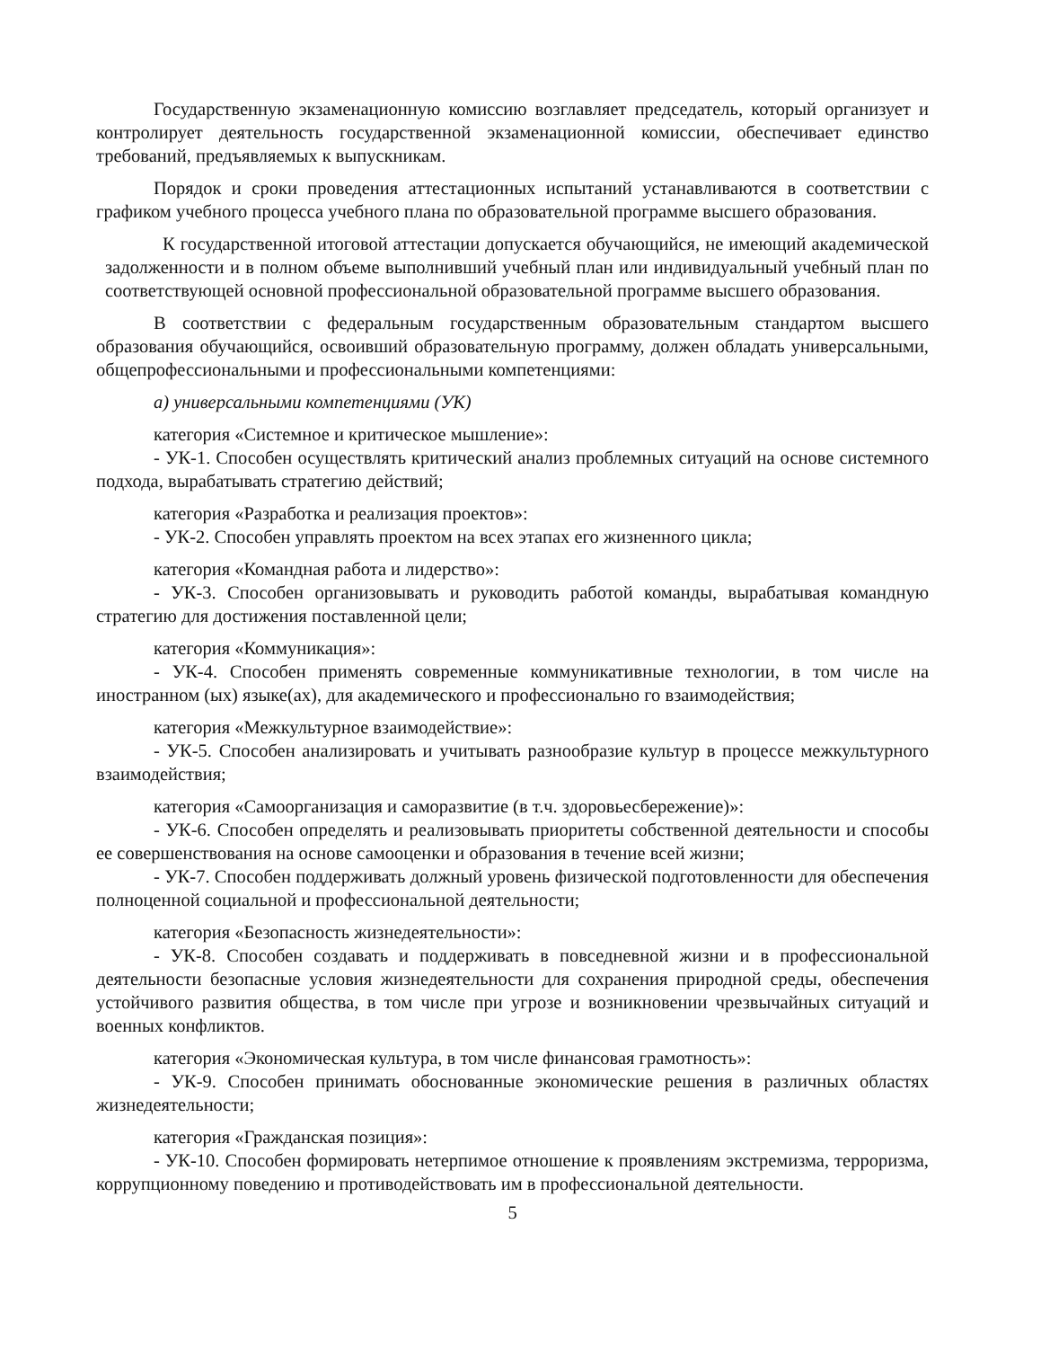Государственную экзаменационную комиссию возглавляет председатель, который организует и контролирует деятельность государственной экзаменационной комиссии, обеспечивает единство требований, предъявляемых к выпускникам.
Порядок и сроки проведения аттестационных испытаний устанавливаются в соответствии с графиком учебного процесса учебного плана по образовательной программе высшего образования.
К государственной итоговой аттестации допускается обучающийся, не имеющий академической задолженности и в полном объеме выполнивший учебный план или индивидуальный учебный план по соответствующей основной профессиональной образовательной программе высшего образования.
В соответствии с федеральным государственным образовательным стандартом высшего образования обучающийся, освоивший образовательную программу, должен обладать универсальными, общепрофессиональными и профессиональными компетенциями:
а) универсальными компетенциями (УК)
категория «Системное и критическое мышление»:
- УК-1. Способен осуществлять критический анализ проблемных ситуаций на основе системного подхода, вырабатывать стратегию действий;
категория «Разработка и реализация проектов»:
- УК-2. Способен управлять проектом на всех этапах его жизненного цикла;
категория «Командная работа и лидерство»:
- УК-3. Способен организовывать и руководить работой команды, вырабатывая командную стратегию для достижения поставленной цели;
категория «Коммуникация»:
- УК-4. Способен применять современные коммуникативные технологии, в том числе на иностранном (ых) языке(ах), для академического и профессионально го взаимодействия;
категория «Межкультурное взаимодействие»:
- УК-5. Способен анализировать и учитывать разнообразие культур в процессе межкультурного взаимодействия;
категория «Самоорганизация и саморазвитие (в т.ч. здоровьесбережение)»:
- УК-6. Способен определять и реализовывать приоритеты собственной деятельности и способы ее совершенствования на основе самооценки и образования в течение всей жизни;
- УК-7. Способен поддерживать должный уровень физической подготовленности для обеспечения полноценной социальной и профессиональной деятельности;
категория «Безопасность жизнедеятельности»:
- УК-8. Способен создавать и поддерживать в повседневной жизни и в профессиональной деятельности безопасные условия жизнедеятельности для сохранения природной среды, обеспечения устойчивого развития общества, в том числе при угрозе и возникновении чрезвычайных ситуаций и военных конфликтов.
категория «Экономическая культура, в том числе финансовая грамотность»:
- УК-9. Способен принимать обоснованные экономические решения в различных областях жизнедеятельности;
категория «Гражданская позиция»:
- УК-10. Способен формировать нетерпимое отношение к проявлениям экстремизма, терроризма, коррупционному поведению и противодействовать им в профессиональной деятельности.
5